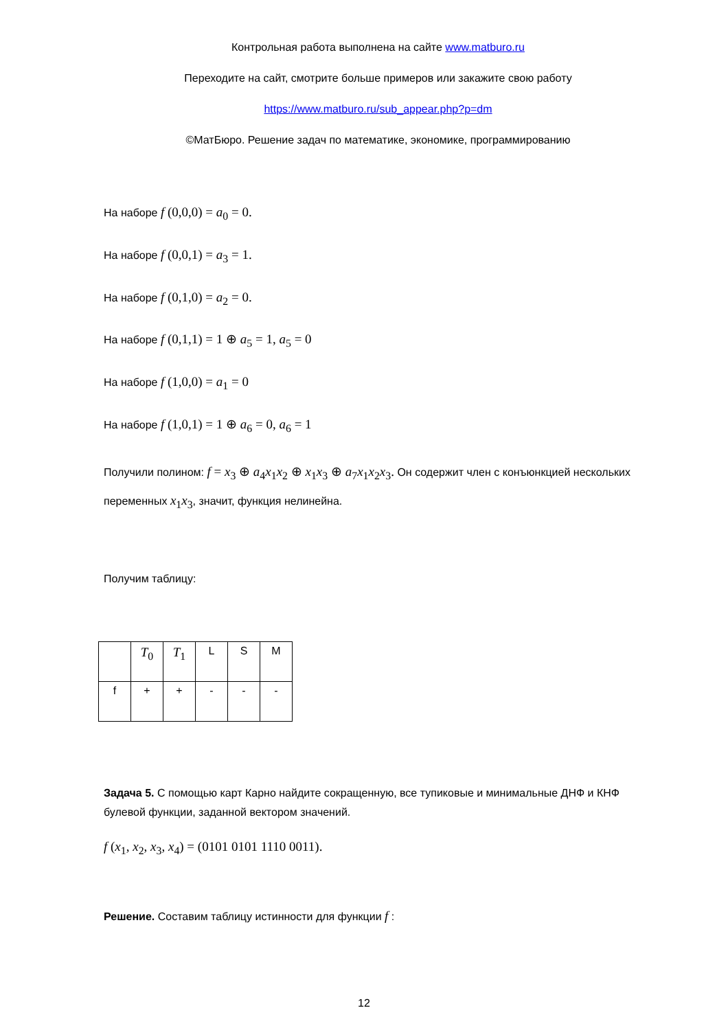Контрольная работа выполнена на сайте www.matburo.ru
Переходите на сайт, смотрите больше примеров или закажите свою работу
https://www.matburo.ru/sub_appear.php?p=dm
©МатБюро. Решение задач по математике, экономике, программированию
На наборе f (0,0,0) = a<sub>0</sub> = 0.
На наборе f (0,0,1) = a<sub>3</sub> = 1.
На наборе f (0,1,0) = a<sub>2</sub> = 0.
На наборе f (0,1,1) = 1 ⊕ a<sub>5</sub> = 1, a<sub>5</sub> = 0
На наборе f (1,0,0) = a<sub>1</sub> = 0
На наборе f (1,0,1) = 1 ⊕ a<sub>6</sub> = 0, a<sub>6</sub> = 1
Получили полином: f = x<sub>3</sub> ⊕ a<sub>4</sub>x<sub>1</sub>x<sub>2</sub> ⊕ x<sub>1</sub>x<sub>3</sub> ⊕ a<sub>7</sub>x<sub>1</sub>x<sub>2</sub>x<sub>3</sub>. Он содержит член с конъюнкцией нескольких переменных x<sub>1</sub>x<sub>3</sub>, значит, функция нелинейна.
Получим таблицу:
| | T<sub>0</sub> | T<sub>1</sub> | L | S | M |
| f | + | + | - | - | - |
Задача 5. С помощью карт Карно найдите сокращенную, все тупиковые и минимальные ДНФ и КНФ булевой функции, заданной вектором значений.
f (x<sub>1</sub>, x<sub>2</sub>, x<sub>3</sub>, x<sub>4</sub>) = (0101 0101 1110 0011).
Решение. Составим таблицу истинности для функции f :
12